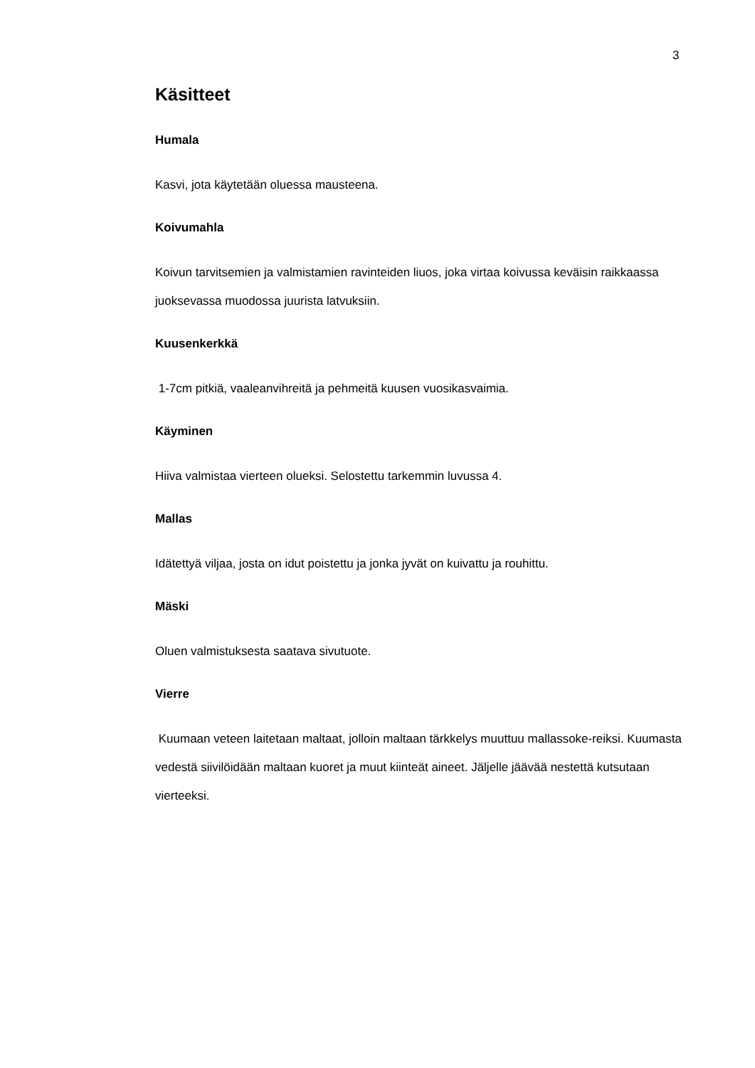3
Käsitteet
Humala
Kasvi, jota käytetään oluessa mausteena.
Koivumahla
Koivun tarvitsemien ja valmistamien ravinteiden liuos, joka virtaa koivussa keväisin raikkaassa juoksevassa muodossa juurista latvuksiin.
Kuusenkerkkä
1-7cm pitkiä, vaaleanvihreitä ja pehmeitä kuusen vuosikasvaimia.
Käyminen
Hiiva valmistaa vierteen olueksi. Selostettu tarkemmin luvussa 4.
Mallas
Idätettyä viljaa, josta on idut poistettu ja jonka jyvät on kuivattu ja rouhittu.
Mäski
Oluen valmistuksesta saatava sivutuote.
Vierre
Kuumaan veteen laitetaan maltaat, jolloin maltaan tärkkelys muuttuu mallassoke-reiksi. Kuumasta vedestä siivilöidään maltaan kuoret ja muut kiinteät aineet. Jäljelle jäävää nestettä kutsutaan vierteeksi.